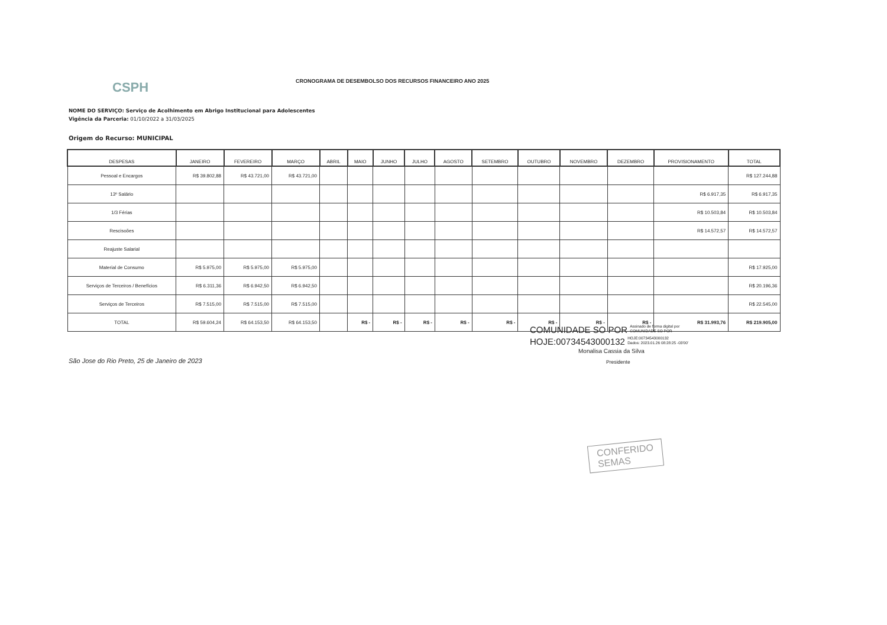CSPH
CRONOGRAMA DE DESEMBOLSO DOS RECURSOS FINANCEIRO ANO 2025
NOME DO SERVIÇO: Serviço de Acolhimento em Abrigo Institucional para Adolescentes
Vigência da Parceria: 01/10/2022 a 31/03/2025
Origem do Recurso: MUNICIPAL
| DESPESAS | JANEIRO | FEVEREIRO | MARÇO | ABRIL | MAIO | JUNHO | JULHO | AGOSTO | SETEMBRO | OUTUBRO | NOVEMBRO | DEZEMBRO | PROVISIONAMENTO | TOTAL |
| --- | --- | --- | --- | --- | --- | --- | --- | --- | --- | --- | --- | --- | --- | --- |
| Pessoal e Encargos | R$ 39.802,88 | R$ 43.721,00 | R$ 43.721,00 | | | | | | | | | | | R$ 127.244,88 |
| 13º Salário | | | | | | | | | | | | | R$ 6.917,35 | R$ 6.917,35 |
| 1/3 Férias | | | | | | | | | | | | | R$ 10.503,84 | R$ 10.503,84 |
| Rescisoões | | | | | | | | | | | | | R$ 14.572,57 | R$ 14.572,57 |
| Reajuste Salarial | | | | | | | | | | | | | | |
| Material de Consumo | R$ 5.975,00 | R$ 5.975,00 | R$ 5.975,00 | | | | | | | | | | | R$ 17.925,00 |
| Serviços de Terceiros / Benefícios | R$ 6.311,36 | R$ 6.942,50 | R$ 6.942,50 | | | | | | | | | | | R$ 20.196,36 |
| Serviços de Terceiros | R$ 7.515,00 | R$ 7.515,00 | R$ 7.515,00 | | | | | | | | | | | R$ 22.545,00 |
| TOTAL | R$ 59.604,24 | R$ 64.153,50 | R$ 64.153,50 | | R$ - | R$ - | R$ - | R$ - | R$ - | R$ - | R$ - | R$ - | R$ 31.993,76 | R$ 219.905,00 |
COMUNIDADE SO POR Assinado de forma digital por
COMUNIDADE SO POR
HOJE:00734543000132 HOJE:00734543000132
Dados: 2023.01.26 08:28:25 -03'00'
Monalisa Cassia da Silva
Presidente
São Jose do Rio Preto, 25 de Janeiro de 2023
CONFERIDO
SEMAS